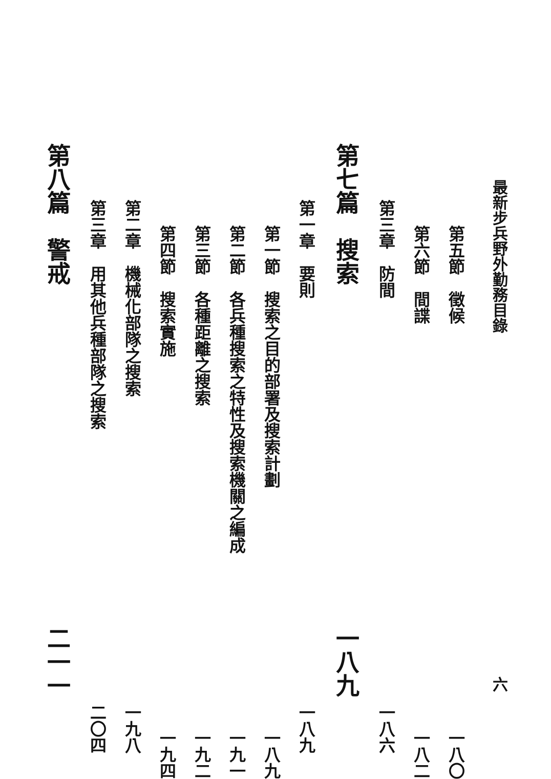最新步兵野外勤務目錄 六
第五節　徵候 一八〇
第六節　間諜 一八二
第三章　防間 一八六
第七篇　搜索 一八九
第一章　要則 一八九
第一節　搜索之目的部署及搜索計劃 一八九
第二節　各兵種搜索之特性及搜索機關之編成 一九一
第三節　各種距離之搜索 一九二
第四節　搜索實施 一九四
第二章　機械化部隊之搜索 一九八
第三章　用其他兵種部隊之搜索 二〇四
第八篇　警戒 二一一